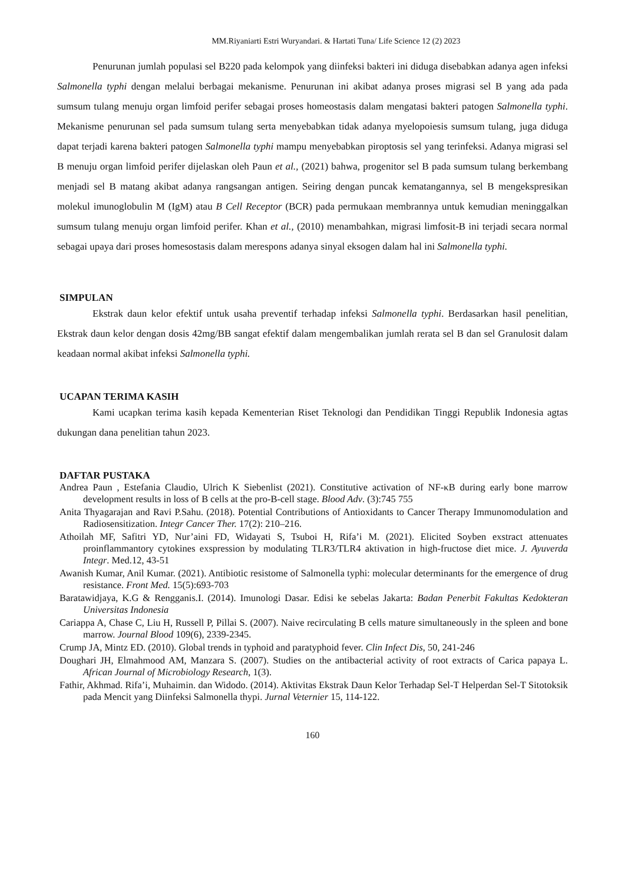MM.Riyaniarti Estri Wuryandari. & Hartati Tuna/ Life Science 12 (2) 2023
Penurunan jumlah populasi sel B220 pada kelompok yang diinfeksi bakteri ini diduga disebabkan adanya agen infeksi Salmonella typhi dengan melalui berbagai mekanisme. Penurunan ini akibat adanya proses migrasi sel B yang ada pada sumsum tulang menuju organ limfoid perifer sebagai proses homeostasis dalam mengatasi bakteri patogen Salmonella typhi. Mekanisme penurunan sel pada sumsum tulang serta menyebabkan tidak adanya myelopoiesis sumsum tulang, juga diduga dapat terjadi karena bakteri patogen Salmonella typhi mampu menyebabkan piroptosis sel yang terinfeksi. Adanya migrasi sel B menuju organ limfoid perifer dijelaskan oleh Paun et al., (2021) bahwa, progenitor sel B pada sumsum tulang berkembang menjadi sel B matang akibat adanya rangsangan antigen. Seiring dengan puncak kematangannya, sel B mengekspresikan molekul imunoglobulin M (IgM) atau B Cell Receptor (BCR) pada permukaan membrannya untuk kemudian meninggalkan sumsum tulang menuju organ limfoid perifer. Khan et al., (2010) menambahkan, migrasi limfosit-B ini terjadi secara normal sebagai upaya dari proses homesostasis dalam merespons adanya sinyal eksogen dalam hal ini Salmonella typhi.
SIMPULAN
Ekstrak daun kelor efektif untuk usaha preventif terhadap infeksi Salmonella typhi. Berdasarkan hasil penelitian, Ekstrak daun kelor dengan dosis 42mg/BB sangat efektif dalam mengembalikan jumlah rerata sel B dan sel Granulosit dalam keadaan normal akibat infeksi Salmonella typhi.
UCAPAN TERIMA KASIH
Kami ucapkan terima kasih kepada Kementerian Riset Teknologi dan Pendidikan Tinggi Republik Indonesia agtas dukungan dana penelitian tahun 2023.
DAFTAR PUSTAKA
Andrea Paun , Estefania Claudio, Ulrich K Siebenlist (2021). Constitutive activation of NF-κB during early bone marrow development results in loss of B cells at the pro-B-cell stage. Blood Adv. (3):745 755
Anita Thyagarajan and Ravi P.Sahu. (2018). Potential Contributions of Antioxidants to Cancer Therapy Immunomodulation and Radiosensitization. Integr Cancer Ther. 17(2): 210–216.
Athoilah MF, Safitri YD, Nur’aini FD, Widayati S, Tsuboi H, Rifa’i M. (2021). Elicited Soyben exstract attenuates proinflammantory cytokines exspression by modulating TLR3/TLR4 aktivation in high-fructose diet mice. J. Ayuverda Integr. Med.12, 43-51
Awanish Kumar, Anil Kumar. (2021). Antibiotic resistome of Salmonella typhi: molecular determinants for the emergence of drug resistance. Front Med. 15(5):693-703
Baratawidjaya, K.G & Rengganis.I. (2014). Imunologi Dasar. Edisi ke sebelas Jakarta: Badan Penerbit Fakultas Kedokteran Universitas Indonesia
Cariappa A, Chase C, Liu H, Russell P, Pillai S. (2007). Naive recirculating B cells mature simultaneously in the spleen and bone marrow. Journal Blood 109(6), 2339-2345.
Crump JA, Mintz ED. (2010). Global trends in typhoid and paratyphoid fever. Clin Infect Dis, 50, 241-246
Doughari JH, Elmahmood AM, Manzara S. (2007). Studies on the antibacterial activity of root extracts of Carica papaya L. African Journal of Microbiology Research, 1(3).
Fathir, Akhmad. Rifa’i, Muhaimin. dan Widodo. (2014). Aktivitas Ekstrak Daun Kelor Terhadap Sel-T Helperdan Sel-T Sitotoksik pada Mencit yang Diinfeksi Salmonella thypi. Jurnal Veternier 15, 114-122.
160